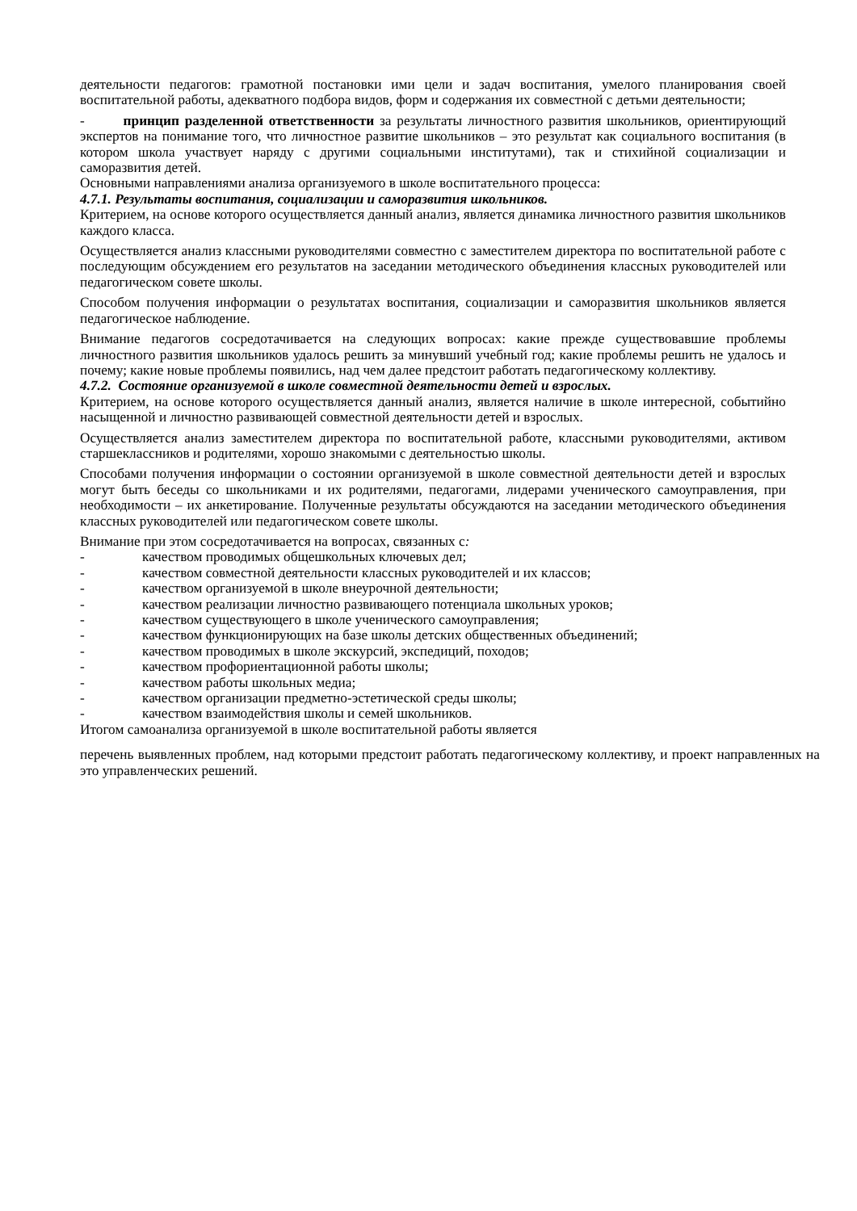деятельности педагогов: грамотной постановки ими цели и задач воспитания, умелого планирования своей воспитательной работы, адекватного подбора видов, форм и содержания их совместной с детьми деятельности;
- принцип разделенной ответственности за результаты личностного развития школьников, ориентирующий экспертов на понимание того, что личностное развитие школьников – это результат как социального воспитания (в котором школа участвует наряду с другими социальными институтами), так и стихийной социализации и саморазвития детей.
Основными направлениями анализа организуемого в школе воспитательного процесса:
4.7.1. Результаты воспитания, социализации и саморазвития школьников.
Критерием, на основе которого осуществляется данный анализ, является динамика личностного развития школьников каждого класса.
Осуществляется анализ классными руководителями совместно с заместителем директора по воспитательной работе с последующим обсуждением его результатов на заседании методического объединения классных руководителей или педагогическом совете школы.
Способом получения информации о результатах воспитания, социализации и саморазвития школьников является педагогическое наблюдение.
Внимание педагогов сосредотачивается на следующих вопросах: какие прежде существовавшие проблемы личностного развития школьников удалось решить за минувший учебный год; какие проблемы решить не удалось и почему; какие новые проблемы появились, над чем далее предстоит работать педагогическому коллективу.
4.7.2. Состояние организуемой в школе совместной деятельности детей и взрослых.
Критерием, на основе которого осуществляется данный анализ, является наличие в школе интересной, событийно насыщенной и личностно развивающей совместной деятельности детей и взрослых.
Осуществляется анализ заместителем директора по воспитательной работе, классными руководителями, активом старшеклассников и родителями, хорошо знакомыми с деятельностью школы.
Способами получения информации о состоянии организуемой в школе совместной деятельности детей и взрослых могут быть беседы со школьниками и их родителями, педагогами, лидерами ученического самоуправления, при необходимости – их анкетирование. Полученные результаты обсуждаются на заседании методического объединения классных руководителей или педагогическом совете школы.
Внимание при этом сосредотачивается на вопросах, связанных с:
- качеством проводимых общешкольных ключевых дел;
- качеством совместной деятельности классных руководителей и их классов;
- качеством организуемой в школе внеурочной деятельности;
- качеством реализации личностно развивающего потенциала школьных уроков;
- качеством существующего в школе ученического самоуправления;
- качеством функционирующих на базе школы детских общественных объединений;
- качеством проводимых в школе экскурсий, экспедиций, походов;
- качеством профориентационной работы школы;
- качеством работы школьных медиа;
- качеством организации предметно-эстетической среды школы;
- качеством взаимодействия школы и семей школьников.
Итогом самоанализа организуемой в школе воспитательной работы является
перечень выявленных проблем, над которыми предстоит работать педагогическому коллективу, и проект направленных на это управленческих решений.